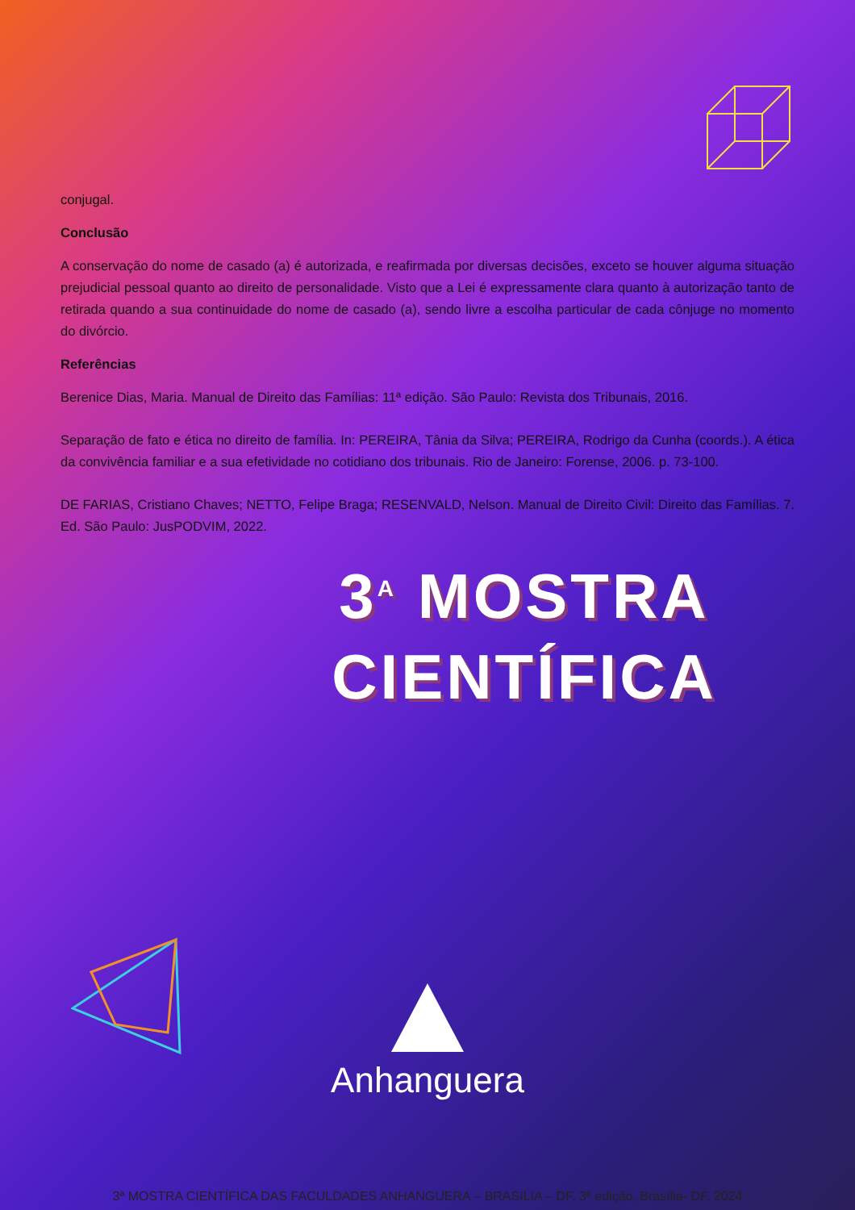conjugal.
Conclusão
A conservação do nome de casado (a) é autorizada, e reafirmada por diversas decisões, exceto se houver alguma situação prejudicial pessoal quanto ao direito de personalidade. Visto que a Lei é expressamente clara quanto à autorização tanto de retirada quando a sua continuidade do nome de casado (a), sendo livre a escolha particular de cada cônjuge no momento do divórcio.
Referências
Berenice Dias, Maria. Manual de Direito das Famílias: 11ª edição. São Paulo: Revista dos Tribunais, 2016.
Separação de fato e ética no direito de família. In: PEREIRA, Tânia da Silva; PEREIRA, Rodrigo da Cunha (coords.). A ética da convivência familiar e a sua efetividade no cotidiano dos tribunais. Rio de Janeiro: Forense, 2006. p. 73-100.
DE FARIAS, Cristiano Chaves; NETTO, Felipe Braga; RESENVALD, Nelson. Manual de Direito Civil: Direito das Famílias. 7. Ed. São Paulo: JusPODVIM, 2022.
3<sup>A</sup> MOSTRA
CIENTÍFICA
Anhanguera
3ª MOSTRA CIENTÍFICA DAS FACULDADES ANHANGUERA – BRASILIA – DF, 3ª edição, Brasília- DF, 2024